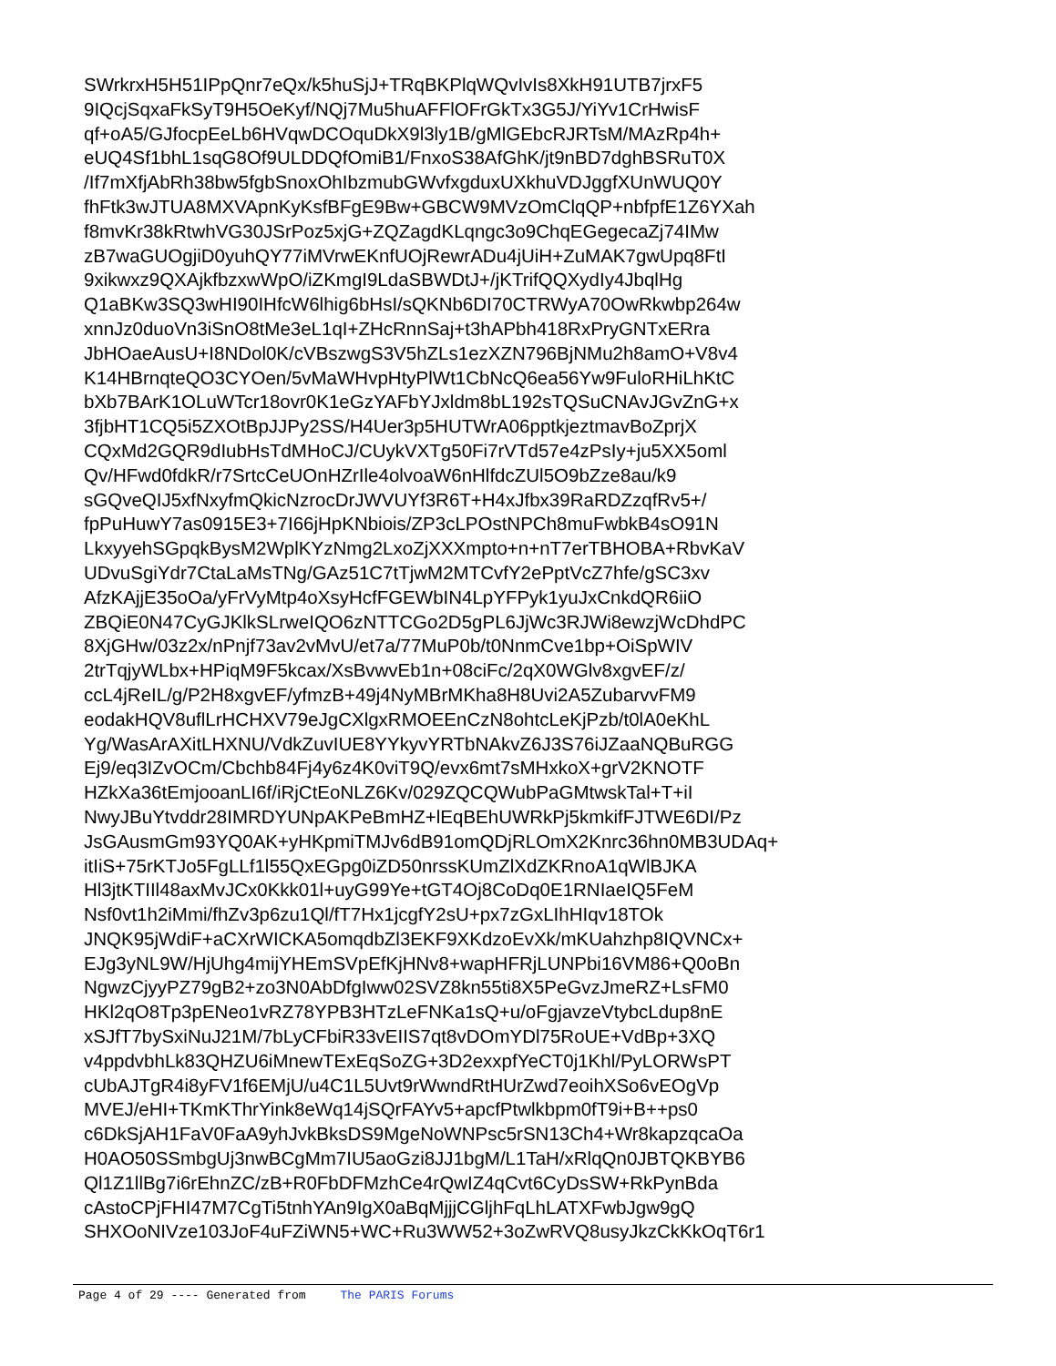SWrkrxH5H51IPpQnr7eQx/k5huSjJ+TRqBKPlqWQvIvIs8XkH91UTB7jrxF5 9IQcjSqxaFkSyT9H5OeKyf/NQj7Mu5huAFFlOFrGkTx3G5J/YiYv1CrHwisF qf+oA5/GJfocpEeLb6HVqwDCOquDkX9l3ly1B/gMlGEbcRJRTsM/MAzRp4h+ eUQ4Sf1bhL1sqG8Of9ULDDQfOmiB1/FnxoS38AfGhK/jt9nBD7dghBSRuT0X /If7mXfjAbRh38bw5fgbSnoxOhIbzmubGWvfxgduxUXkhuVDJggfXUnWUQ0Y fhFtk3wJTUA8MXVApnKyKsfBFgE9Bw+GBCW9MVzOmClqQP+nbfpfE1Z6YXah f8mvKr38kRtwhVG30JSrPoz5xjG+ZQZagdKLqngc3o9ChqEGegecaZj74IMw zB7waGUOgjiD0yuhQY77iMVrwEKnfUOjRewrADu4jUiH+ZuMAK7gwUpq8FtI 9xikwxz9QXAjkfbzxwWpO/iZKmgI9LdaSBWDtJ+/jKTrifQQXydIy4JbqlHg Q1aBKw3SQ3wHI90IHfcW6lhig6bHsI/sQKNb6DI70CTRWyA70OwRkwbp264w xnnJz0duoVn3iSnO8tMe3eL1qI+ZHcRnnSaj+t3hAPbh418RxPryGNTxERra JbHOaeAusU+I8NDol0K/cVBszwgS3V5hZLs1ezXZN796BjNMu2h8amO+V8v4 K14HBrnqteQO3CYOen/5vMaWHvpHtyPlWt1CbNcQ6ea56Yw9FuloRHiLhKtC bXb7BArK1OLuWTcr18ovr0K1eGzYAFbYJxldm8bL192sTQSuCNAvJGvZnG+x 3fjbHT1CQ5i5ZXOtBpJJPy2SS/H4Uer3p5HUTWrA06pptkjeztmavBoZprjX CQxMd2GQR9dIubHsTdMHoCJ/CUykVXTg50Fi7rVTd57e4zPsIy+ju5XX5oml Qv/HFwd0fdkR/r7SrtcCeUOnHZrIle4olvoaW6nHlfdcZUl5O9bZze8au/k9 sGQveQIJ5xfNxyfmQkicNzrocDrJWVUYf3R6T+H4xJfbx39RaRDZzqfRv5+/ fpPuHuwY7as0915E3+7I66jHpKNbiois/ZP3cLPOstNPCh8muFwbkB4sO91N LkxyyehSGpqkBysM2WplKYzNmg2LxoZjXXXmpto+n+nT7erTBHOBA+RbvKaV UDvuSgiYdr7CtaLaMsTNg/GAz51C7tTjwM2MTCvfY2ePptVcZ7hfe/gSC3xv AfzKAjjE35oOa/yFrVyMtp4oXsyHcfFGEWbIN4LpYFPyk1yuJxCnkdQR6iiO ZBQiE0N47CyGJKlkSLrweIQO6zNTTCGo2D5gPL6JjWc3RJWi8ewzjWcDhdPC 8XjGHw/03z2x/nPnjf73av2vMvU/et7a/77MuP0b/t0NnmCve1bp+OiSpWIV 2trTqjyWLbx+HPiqM9F5kcax/XsBvwvEb1n+08ciFc/2qX0WGlv8xgvEF/z/ ccL4jReIL/g/P2H8xgvEF/yfmzB+49j4NyMBrMKha8H8Uvi2A5ZubarvvFM9 eodakHQV8uflLrHCHXV79eJgCXlgxRMOEEnCzN8ohtcLeKjPzb/t0lA0eKhL Yg/WasArAXitLHXNU/VdkZuvIUE8YYkyvYRTbNAkvZ6J3S76iJZaaNQBuRGG Ej9/eq3IZvOCm/Cbchb84Fj4y6z4K0viT9Q/evx6mt7sMHxkoX+grV2KNOTF HZkXa36tEmjooanLI6f/iRjCtEoNLZ6Kv/029ZQCQWubPaGMtwskTal+T+iI NwyJBuYtvddr28IMRDYUNpAKPeBmHZ+lEqBEhUWRkPj5kmkifFJTWE6DI/Pz JsGAusmGm93YQ0AK+yHKpmiTMJv6dB91omQDjRLOmX2Knrc36hn0MB3UDAq+ itIiS+75rKTJo5FgLLf1l55QxEGpg0iZD50nrssKUmZlXdZKRnoA1qWlBJKA Hl3jtKTIIl48axMvJCx0Kkk01l+uyG99Ye+tGT4Oj8CoDq0E1RNIaeIQ5FeM Nsf0vt1h2iMmi/fhZv3p6zu1Ql/fT7Hx1jcgfY2sU+px7zGxLIhHIqv18TOk JNQK95jWdiF+aCXrWICKA5omqdbZl3EKF9XKdzoEvXk/mKUahzhp8IQVNCx+ EJg3yNL9W/HjUhg4mijYHEmSVpEfKjHNv8+wapHFRjLUNPbi16VM86+Q0oBn NgwzCjyyPZ79gB2+zo3N0AbDfgIww02SVZ8kn55ti8X5PeGvzJmeRZ+LsFM0 HKl2qO8Tp3pENeo1vRZ78YPB3HTzLeFNKa1sQ+u/oFgjavzeVtybcLdup8nE xSJfT7bySxiNuJ21M/7bLyCFbiR33vEIIS7qt8vDOmYDl75RoUE+VdBp+3XQ v4ppdvbhLk83QHZU6iMnewTExEqSoZG+3D2exxpfYeCT0j1Khl/PyLORWsPT cUbAJTgR4i8yFV1f6EMjU/u4C1L5Uvt9rWwndRtHUrZwd7eoihXSo6vEOgVp MVEJ/eHI+TKmKThrYink8eWq14jSQrFAYv5+apcfPtwlkbpm0fT9i+B++ps0 c6DkSjAH1FaV0FaA9yhJvkBksDS9MgeNoWNPsc5rSN13Ch4+Wr8kapzqcaOa H0AO50SSmbgUj3nwBCgMm7IU5aoGzi8JJ1bgM/L1TaH/xRlqQn0JBTQKBYB6 Ql1Z1llBg7i6rEhnZC/zB+R0FbDFMzhCe4rQwIZ4qCvt6CyDsSW+RkPynBda cAstoCPjFHI47M7CgTi5tnhYAn9IgX0aBqMjjjCGljhFqLhLATXFwbJgw9gQ SHXOoNIVze103JoF4uFZiWN5+WC+Ru3WW52+3oZwRVQ8usyJkzCkKkOqT6r1
Page 4 of 29 ---- Generated from The PARIS Forums